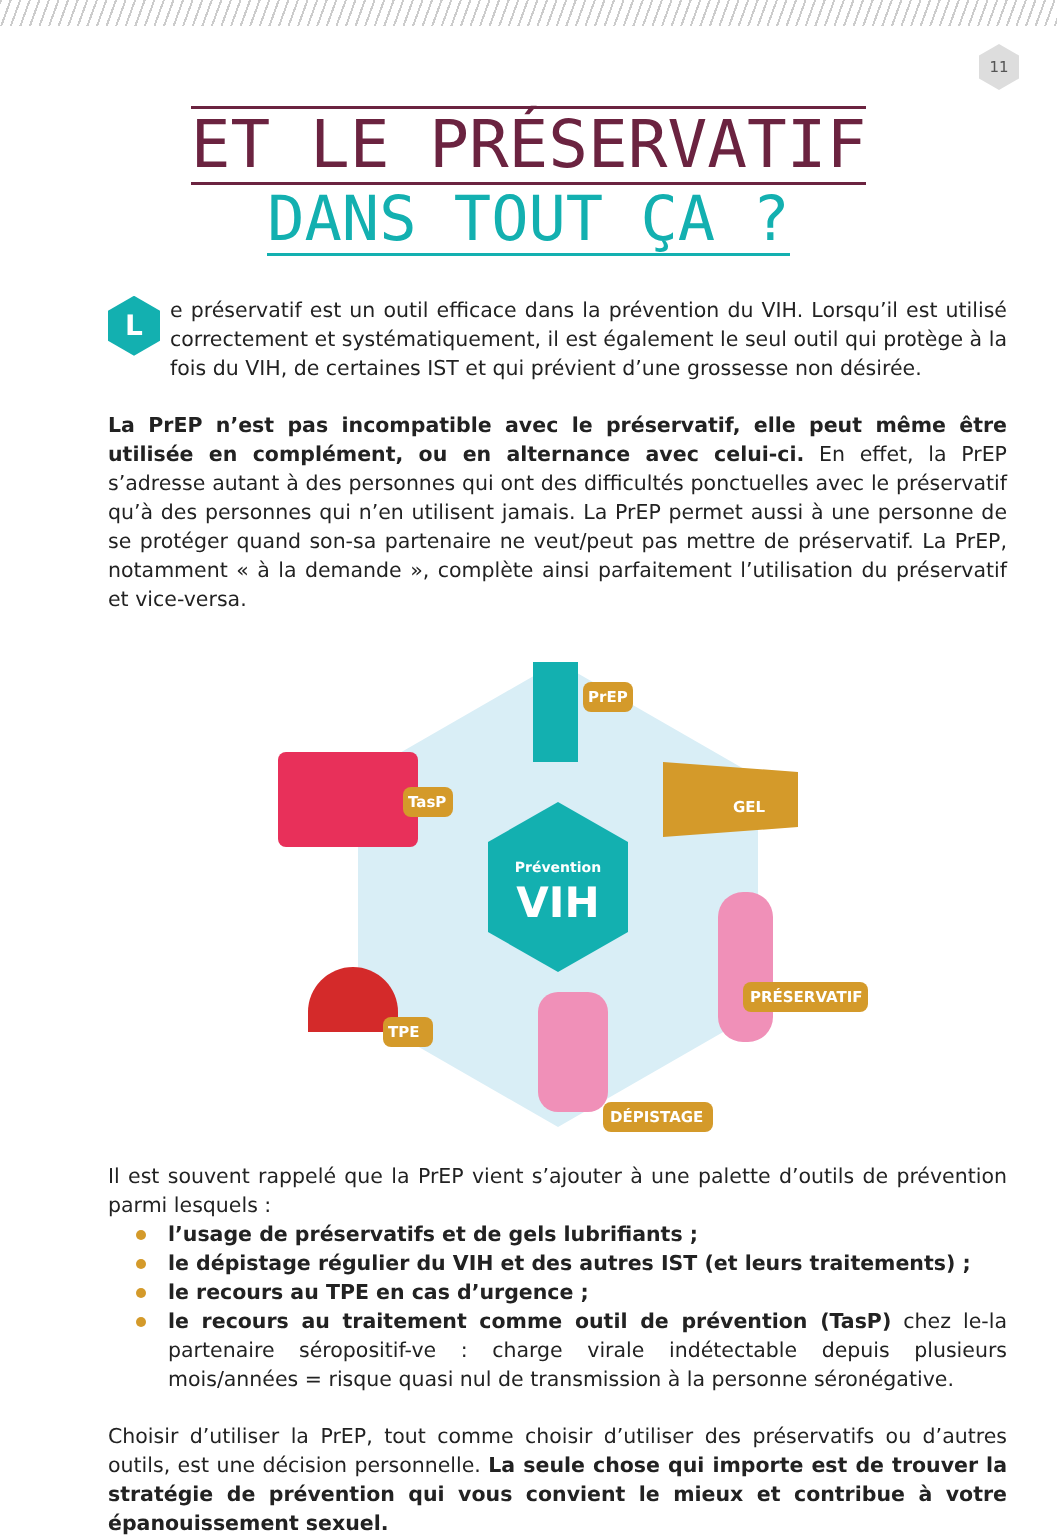11
ET LE PRÉSERVATIF
DANS TOUT ÇA ?
Le préservatif est un outil efficace dans la prévention du VIH. Lorsqu’il est utilisé correctement et systématiquement, il est également le seul outil qui protège à la fois du VIH, de certaines IST et qui prévient d’une grossesse non désirée.
La PrEP n’est pas incompatible avec le préservatif, elle peut même être utilisée en complément, ou en alternance avec celui-ci. En effet, la PrEP s’adresse autant à des personnes qui ont des difficultés ponctuelles avec le préservatif qu’à des personnes qui n’en utilisent jamais. La PrEP permet aussi à une personne de se protéger quand son-sa partenaire ne veut/peut pas mettre de préservatif. La PrEP, notamment « à la demande », complète ainsi parfaitement l’utilisation du préservatif et vice-versa.
Prévention
VIH
PrEP
TasP
GEL
PRÉSERVATIF
TPE
DÉPISTAGE
Il est souvent rappelé que la PrEP vient s’ajouter à une palette d’outils de prévention parmi lesquels :
l’usage de préservatifs et de gels lubrifiants ;
le dépistage régulier du VIH et des autres IST (et leurs traitements) ;
le recours au TPE en cas d’urgence ;
le recours au traitement comme outil de prévention (TasP) chez le-la partenaire séropositif-ve : charge virale indétectable depuis plusieurs mois/années = risque quasi nul de transmission à la personne séronégative.
Choisir d’utiliser la PrEP, tout comme choisir d’utiliser des préservatifs ou d’autres outils, est une décision personnelle. La seule chose qui importe est de trouver la stratégie de prévention qui vous convient le mieux et contribue à votre épanouissement sexuel.